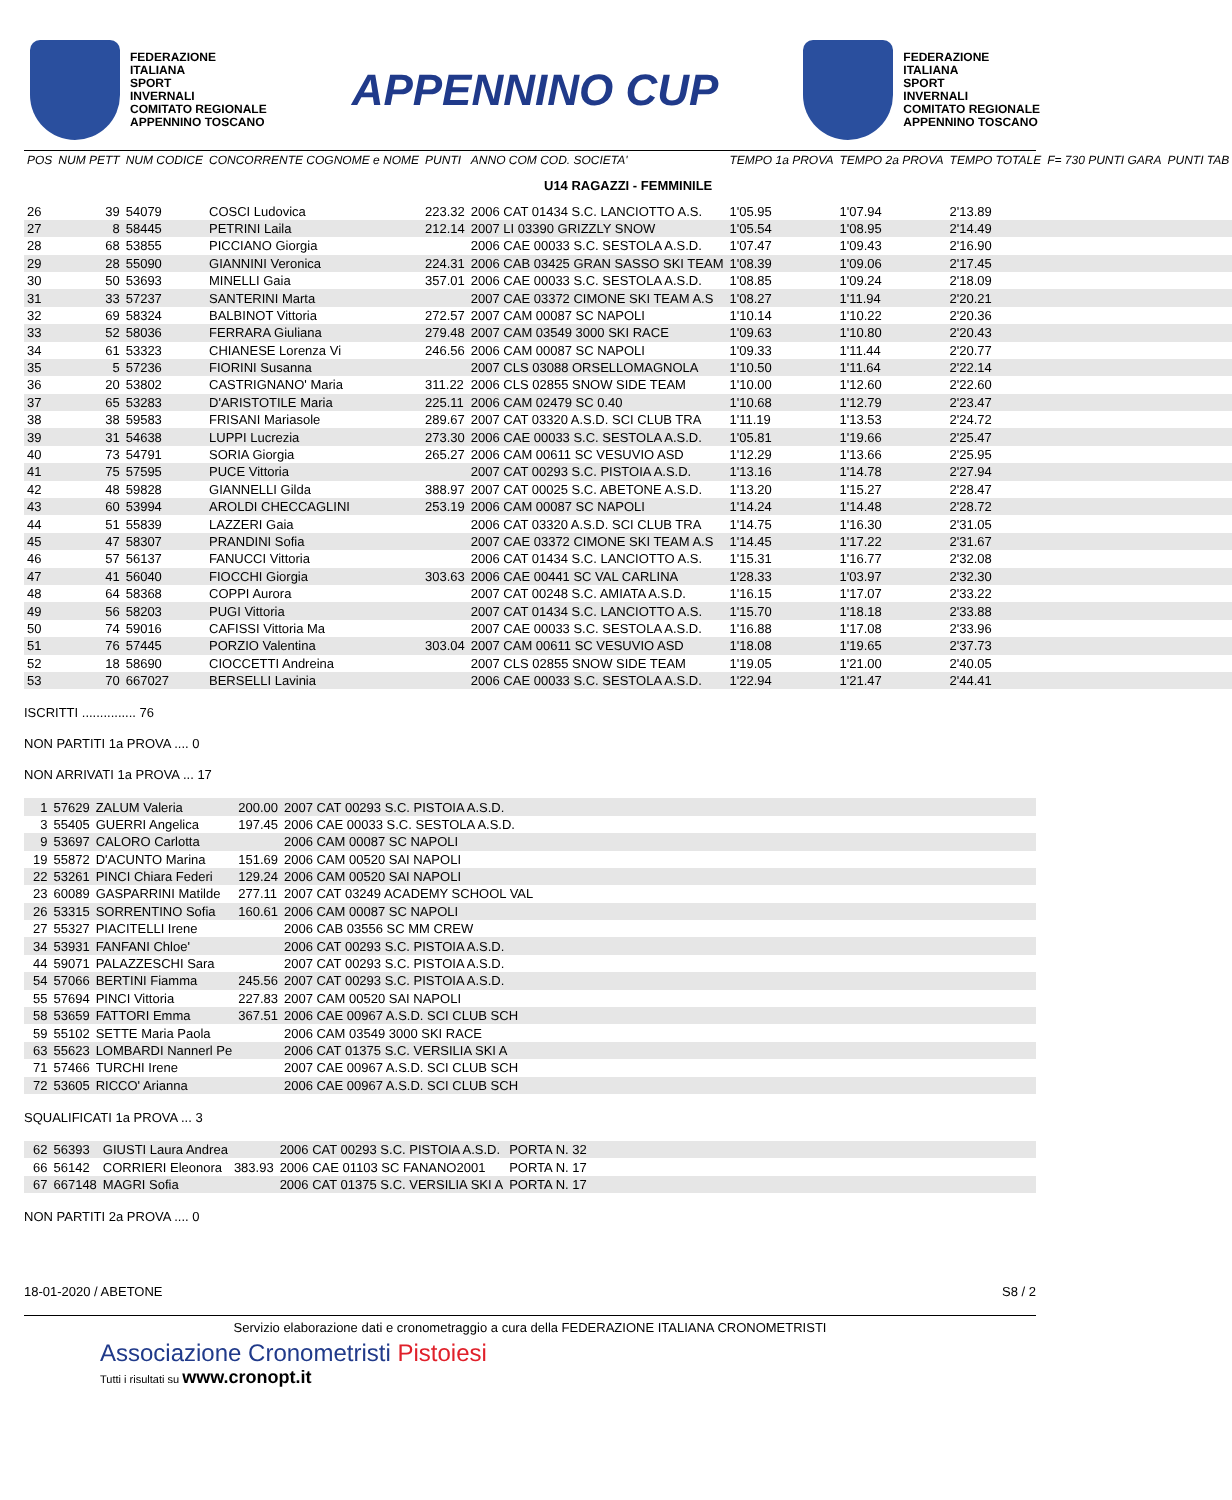FEDERAZIONE
ITALIANA
SPORT
INVERNALI
COMITATO REGIONALE
APPENNINO TOSCANO
APPENNINO CUP
FEDERAZIONE
ITALIANA
SPORT
INVERNALI
COMITATO REGIONALE
APPENNINO TOSCANO
| POS | NUM PETT | NUM CODICE | CONCORRENTE COGNOME e NOME | PUNTI | ANNO COM COD. SOCIETA' | | TEMPO 1a PROVA | TEMPO 2a PROVA | TEMPO TOTALE | F= 730 PUNTI GARA | PUNTI TAB |
| --- | --- | --- | --- | --- | --- | --- | --- | --- | --- | --- | --- |
| U14 RAGAZZI - FEMMINILE | | | | | | | | | | | |
| 26 | 39 | 54079 | COSCI Ludovica | 223.32 | 2006 CAT 01434 S.C. LANCIOTTO A.S. | | 1'05.95 | 1'07.94 | 2'13.89 | | |
| 27 | 8 | 58445 | PETRINI Laila | 212.14 | 2007 LI 03390 GRIZZLY SNOW | | 1'05.54 | 1'08.95 | 2'14.49 | | |
| 28 | 68 | 53855 | PICCIANO Giorgia | | 2006 CAE 00033 S.C. SESTOLA A.S.D. | | 1'07.47 | 1'09.43 | 2'16.90 | | |
| 29 | 28 | 55090 | GIANNINI Veronica | 224.31 | 2006 CAB 03425 GRAN SASSO SKI TEAM | | 1'08.39 | 1'09.06 | 2'17.45 | | |
| 30 | 50 | 53693 | MINELLI Gaia | 357.01 | 2006 CAE 00033 S.C. SESTOLA A.S.D. | | 1'08.85 | 1'09.24 | 2'18.09 | | |
| 31 | 33 | 57237 | SANTERINI Marta | | 2007 CAE 03372 CIMONE SKI TEAM A.S | | 1'08.27 | 1'11.94 | 2'20.21 | | |
| 32 | 69 | 58324 | BALBINOT Vittoria | 272.57 | 2007 CAM 00087 SC NAPOLI | | 1'10.14 | 1'10.22 | 2'20.36 | | |
| 33 | 52 | 58036 | FERRARA Giuliana | 279.48 | 2007 CAM 03549 3000 SKI RACE | | 1'09.63 | 1'10.80 | 2'20.43 | | |
| 34 | 61 | 53323 | CHIANESE Lorenza Vi | 246.56 | 2006 CAM 00087 SC NAPOLI | | 1'09.33 | 1'11.44 | 2'20.77 | | |
| 35 | 5 | 57236 | FIORINI Susanna | | 2007 CLS 03088 ORSELLOMAGNOLA | | 1'10.50 | 1'11.64 | 2'22.14 | | |
| 36 | 20 | 53802 | CASTRIGNANO' Maria | 311.22 | 2006 CLS 02855 SNOW SIDE TEAM | | 1'10.00 | 1'12.60 | 2'22.60 | | |
| 37 | 65 | 53283 | D'ARISTOTILE Maria | 225.11 | 2006 CAM 02479 SC 0.40 | | 1'10.68 | 1'12.79 | 2'23.47 | | |
| 38 | 38 | 59583 | FRISANI Mariasole | 289.67 | 2007 CAT 03320 A.S.D. SCI CLUB TRA | | 1'11.19 | 1'13.53 | 2'24.72 | | |
| 39 | 31 | 54638 | LUPPI Lucrezia | 273.30 | 2006 CAE 00033 S.C. SESTOLA A.S.D. | | 1'05.81 | 1'19.66 | 2'25.47 | | |
| 40 | 73 | 54791 | SORIA Giorgia | 265.27 | 2006 CAM 00611 SC VESUVIO ASD | | 1'12.29 | 1'13.66 | 2'25.95 | | |
| 41 | 75 | 57595 | PUCE Vittoria | | 2007 CAT 00293 S.C. PISTOIA A.S.D. | | 1'13.16 | 1'14.78 | 2'27.94 | | |
| 42 | 48 | 59828 | GIANNELLI Gilda | 388.97 | 2007 CAT 00025 S.C. ABETONE A.S.D. | | 1'13.20 | 1'15.27 | 2'28.47 | | |
| 43 | 60 | 53994 | AROLDI CHECCAGLINI | 253.19 | 2006 CAM 00087 SC NAPOLI | | 1'14.24 | 1'14.48 | 2'28.72 | | |
| 44 | 51 | 55839 | LAZZERI Gaia | | 2006 CAT 03320 A.S.D. SCI CLUB TRA | | 1'14.75 | 1'16.30 | 2'31.05 | | |
| 45 | 47 | 58307 | PRANDINI Sofia | | 2007 CAE 03372 CIMONE SKI TEAM A.S | | 1'14.45 | 1'17.22 | 2'31.67 | | |
| 46 | 57 | 56137 | FANUCCI Vittoria | | 2006 CAT 01434 S.C. LANCIOTTO A.S. | | 1'15.31 | 1'16.77 | 2'32.08 | | |
| 47 | 41 | 56040 | FIOCCHI Giorgia | 303.63 | 2006 CAE 00441 SC VAL CARLINA | | 1'28.33 | 1'03.97 | 2'32.30 | | |
| 48 | 64 | 58368 | COPPI Aurora | | 2007 CAT 00248 S.C. AMIATA A.S.D. | | 1'16.15 | 1'17.07 | 2'33.22 | | |
| 49 | 56 | 58203 | PUGI Vittoria | | 2007 CAT 01434 S.C. LANCIOTTO A.S. | | 1'15.70 | 1'18.18 | 2'33.88 | | |
| 50 | 74 | 59016 | CAFISSI Vittoria Ma | | 2007 CAE 00033 S.C. SESTOLA A.S.D. | | 1'16.88 | 1'17.08 | 2'33.96 | | |
| 51 | 76 | 57445 | PORZIO Valentina | 303.04 | 2007 CAM 00611 SC VESUVIO ASD | | 1'18.08 | 1'19.65 | 2'37.73 | | |
| 52 | 18 | 58690 | CIOCCETTI Andreina | | 2007 CLS 02855 SNOW SIDE TEAM | | 1'19.05 | 1'21.00 | 2'40.05 | | |
| 53 | 70 | 667027 | BERSELLI Lavinia | | 2006 CAE 00033 S.C. SESTOLA A.S.D. | | 1'22.94 | 1'21.47 | 2'44.41 | | |
ISCRITTI ............... 76
NON PARTITI 1a PROVA .... 0
NON ARRIVATI 1a PROVA ... 17
| | 1 | 57629 | ZALUM Valeria | 200.00 | 2007 CAT 00293 S.C. PISTOIA A.S.D. |
| | 3 | 55405 | GUERRI Angelica | 197.45 | 2006 CAE 00033 S.C. SESTOLA A.S.D. |
| | 9 | 53697 | CALORO Carlotta | | 2006 CAM 00087 SC NAPOLI |
| | 19 | 55872 | D'ACUNTO Marina | 151.69 | 2006 CAM 00520 SAI NAPOLI |
| | 22 | 53261 | PINCI Chiara Federi | 129.24 | 2006 CAM 00520 SAI NAPOLI |
| | 23 | 60089 | GASPARRINI Matilde | 277.11 | 2007 CAT 03249 ACADEMY SCHOOL VAL |
| | 26 | 53315 | SORRENTINO Sofia | 160.61 | 2006 CAM 00087 SC NAPOLI |
| | 27 | 55327 | PIACITELLI Irene | | 2006 CAB 03556 SC MM CREW |
| | 34 | 53931 | FANFANI Chloe' | | 2006 CAT 00293 S.C. PISTOIA A.S.D. |
| | 44 | 59071 | PALAZZESCHI Sara | | 2007 CAT 00293 S.C. PISTOIA A.S.D. |
| | 54 | 57066 | BERTINI Fiamma | 245.56 | 2007 CAT 00293 S.C. PISTOIA A.S.D. |
| | 55 | 57694 | PINCI Vittoria | 227.83 | 2007 CAM 00520 SAI NAPOLI |
| | 58 | 53659 | FATTORI Emma | 367.51 | 2006 CAE 00967 A.S.D. SCI CLUB SCH |
| | 59 | 55102 | SETTE Maria Paola | | 2006 CAM 03549 3000 SKI RACE |
| | 63 | 55623 | LOMBARDI Nannerl Pe | | 2006 CAT 01375 S.C. VERSILIA SKI A |
| | 71 | 57466 | TURCHI Irene | | 2007 CAE 00967 A.S.D. SCI CLUB SCH |
| | 72 | 53605 | RICCO' Arianna | | 2006 CAE 00967 A.S.D. SCI CLUB SCH |
SQUALIFICATI 1a PROVA ... 3
| | 62 | 56393 | GIUSTI Laura Andrea | | 2006 CAT 00293 S.C. PISTOIA A.S.D. | PORTA N. 32 |
| | 66 | 56142 | CORRIERI Eleonora | 383.93 | 2006 CAE 01103 SC FANANO2001 | PORTA N. 17 |
| | 67 | 667148 | MAGRI Sofia | | 2006 CAT 01375 S.C. VERSILIA SKI A | PORTA N. 17 |
NON PARTITI 2a PROVA .... 0
18-01-2020 / ABETONE S8 / 2
Servizio elaborazione dati e cronometraggio a cura della FEDERAZIONE ITALIANA CRONOMETRISTI
Associazione Cronometristi Pistoiesi
Tutti i risultati su www.cronopt.it